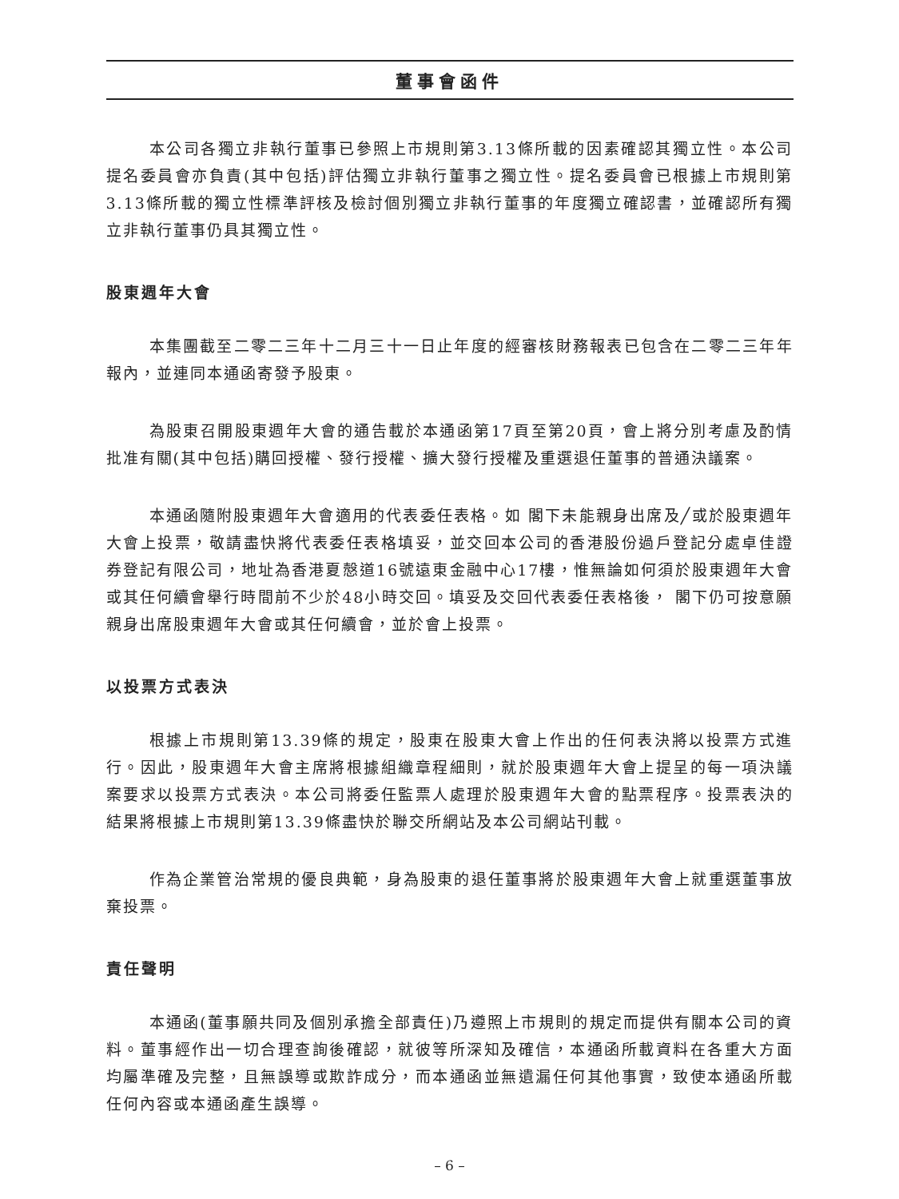董事會函件
本公司各獨立非執行董事已參照上市規則第3.13條所載的因素確認其獨立性。本公司提名委員會亦負責(其中包括)評估獨立非執行董事之獨立性。提名委員會已根據上市規則第3.13條所載的獨立性標準評核及檢討個別獨立非執行董事的年度獨立確認書，並確認所有獨立非執行董事仍具其獨立性。
股東週年大會
本集團截至二零二三年十二月三十一日止年度的經審核財務報表已包含在二零二三年年報內，並連同本通函寄發予股東。
為股東召開股東週年大會的通告載於本通函第17頁至第20頁，會上將分別考慮及酌情批准有關(其中包括)購回授權、發行授權、擴大發行授權及重選退任董事的普通決議案。
本通函隨附股東週年大會適用的代表委任表格。如 閣下未能親身出席及╱或於股東週年大會上投票，敬請盡快將代表委任表格填妥，並交回本公司的香港股份過戶登記分處卓佳證券登記有限公司，地址為香港夏慤道16號遠東金融中心17樓，惟無論如何須於股東週年大會或其任何續會舉行時間前不少於48小時交回。填妥及交回代表委任表格後， 閣下仍可按意願親身出席股東週年大會或其任何續會，並於會上投票。
以投票方式表決
根據上市規則第13.39條的規定，股東在股東大會上作出的任何表決將以投票方式進行。因此，股東週年大會主席將根據組織章程細則，就於股東週年大會上提呈的每一項決議案要求以投票方式表決。本公司將委任監票人處理於股東週年大會的點票程序。投票表決的結果將根據上市規則第13.39條盡快於聯交所網站及本公司網站刊載。
作為企業管治常規的優良典範，身為股東的退任董事將於股東週年大會上就重選董事放棄投票。
責任聲明
本通函(董事願共同及個別承擔全部責任)乃遵照上市規則的規定而提供有關本公司的資料。董事經作出一切合理查詢後確認，就彼等所深知及確信，本通函所載資料在各重大方面均屬準確及完整，且無誤導或欺詐成分，而本通函並無遺漏任何其他事實，致使本通函所載任何內容或本通函產生誤導。
– 6 –